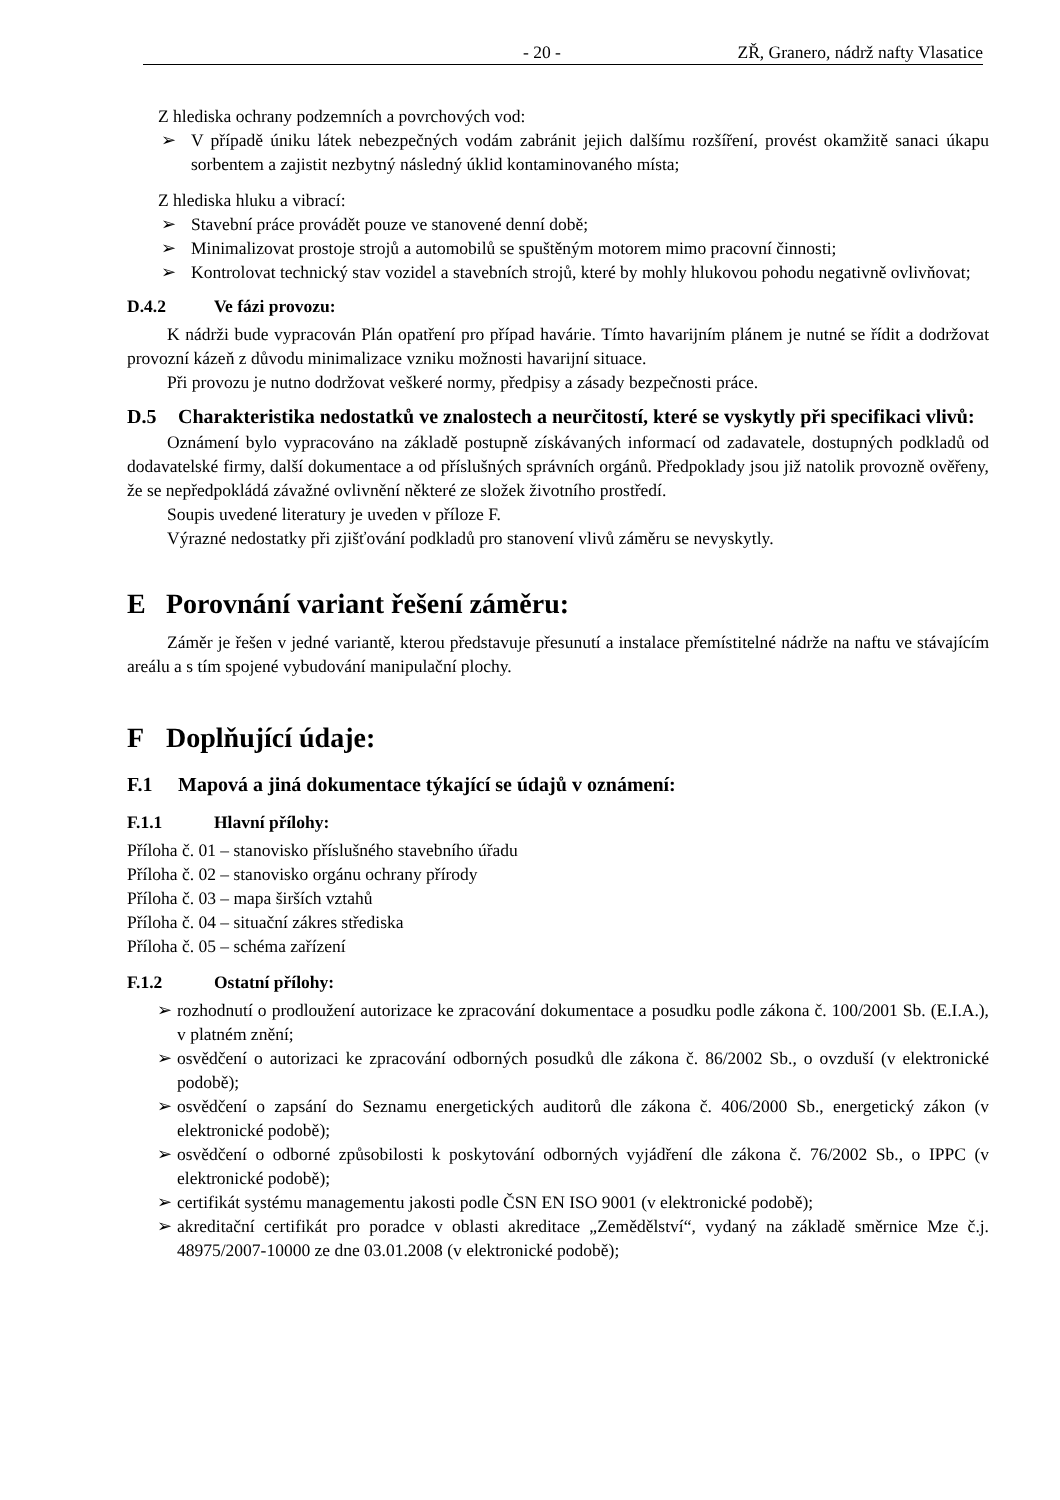- 20 - ZŘ, Granero, nádrž nafty Vlasatice
Z hlediska ochrany podzemních a povrchových vod:
➢ V případě úniku látek nebezpečných vodám zabránit jejich dalšímu rozšíření, provést okamžitě sanaci úkapu sorbentem a zajistit nezbytný následný úklid kontaminovaného místa;
Z hlediska hluku a vibrací:
➢ Stavební práce provádět pouze ve stanovené denní době;
➢ Minimalizovat prostoje strojů a automobilů se spuštěným motorem mimo pracovní činnosti;
➢ Kontrolovat technický stav vozidel a stavebních strojů, které by mohly hlukovou pohodu negativně ovlivňovat;
D.4.2 Ve fázi provozu:
K nádrži bude vypracován Plán opatření pro případ havárie. Tímto havarijním plánem je nutné se řídit a dodržovat provozní kázeň z důvodu minimalizace vzniku možnosti havarijní situace.
Při provozu je nutno dodržovat veškeré normy, předpisy a zásady bezpečnosti práce.
D.5 Charakteristika nedostatků ve znalostech a neurčitostí, které se vyskytly při specifikaci vlivů:
Oznámení bylo vypracováno na základě postupně získávaných informací od zadavatele, dostupných podkladů od dodavatelské firmy, další dokumentace a od příslušných správních orgánů. Předpoklady jsou již natolik provozně ověřeny, že se nepředpokládá závažné ovlivnění některé ze složek životního prostředí.
Soupis uvedené literatury je uveden v příloze F.
Výrazné nedostatky při zjišťování podkladů pro stanovení vlivů záměru se nevyskytly.
E Porovnání variant řešení záměru:
Záměr je řešen v jedné variantě, kterou představuje přesunutí a instalace přemístitelné nádrže na naftu ve stávajícím areálu a s tím spojené vybudování manipulační plochy.
F Doplňující údaje:
F.1 Mapová a jiná dokumentace týkající se údajů v oznámení:
F.1.1 Hlavní přílohy:
Příloha č. 01 – stanovisko příslušného stavebního úřadu
Příloha č. 02 – stanovisko orgánu ochrany přírody
Příloha č. 03 – mapa širších vztahů
Příloha č. 04 – situační zákres střediska
Příloha č. 05 – schéma zařízení
F.1.2 Ostatní přílohy:
➢ rozhodnutí o prodloužení autorizace ke zpracování dokumentace a posudku podle zákona č. 100/2001 Sb. (E.I.A.), v platném znění;
➢ osvědčení o autorizaci ke zpracování odborných posudků dle zákona č. 86/2002 Sb., o ovzduší (v elektronické podobě);
➢ osvědčení o zapsání do Seznamu energetických auditorů dle zákona č. 406/2000 Sb., energetický zákon (v elektronické podobě);
➢ osvědčení o odborné způsobilosti k poskytování odborných vyjádření dle zákona č. 76/2002 Sb., o IPPC (v elektronické podobě);
➢ certifikát systému managementu jakosti podle ČSN EN ISO 9001 (v elektronické podobě);
➢ akreditační certifikát pro poradce v oblasti akreditace „Zemědělství“, vydaný na základě směrnice Mze č.j. 48975/2007-10000 ze dne 03.01.2008 (v elektronické podobě);